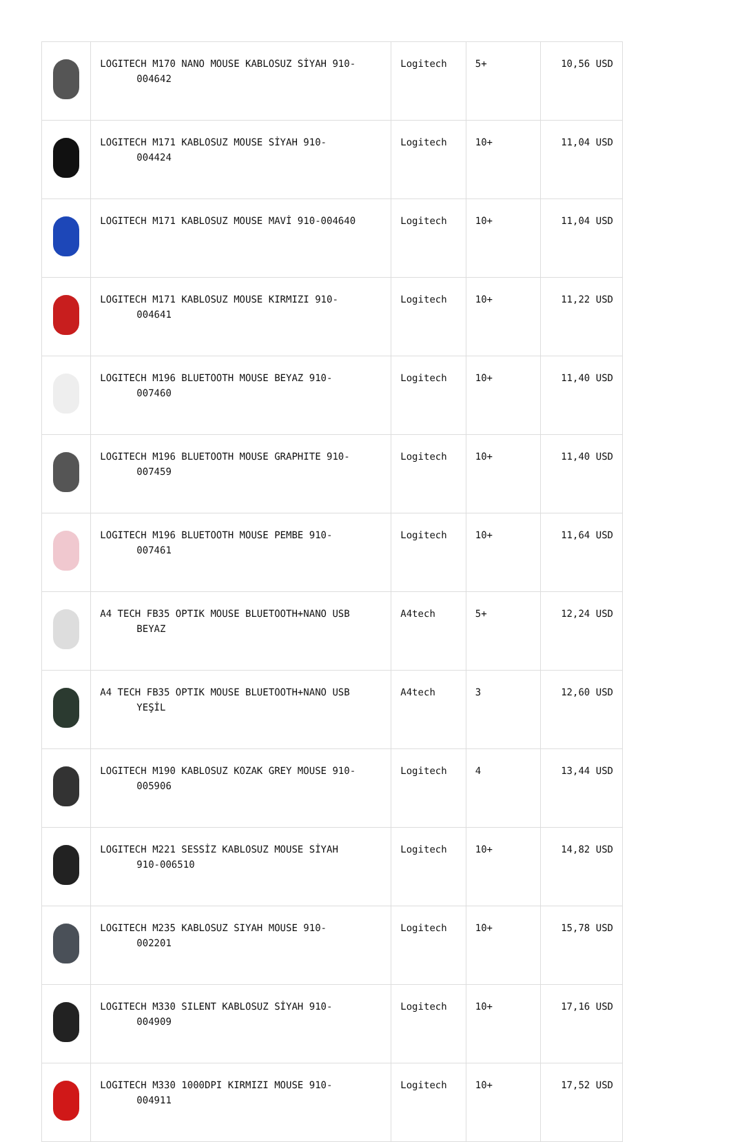| | LOGITECH M170 NANO MOUSE KABLOSUZ SİYAH 910- 004642 | Logitech | 5+ | 10,56 USD |
| | LOGITECH M171 KABLOSUZ MOUSE SİYAH 910- 004424 | Logitech | 10+ | 11,04 USD |
| | LOGITECH M171 KABLOSUZ MOUSE MAVİ 910-004640 | Logitech | 10+ | 11,04 USD |
| | LOGITECH M171 KABLOSUZ MOUSE KIRMIZI 910- 004641 | Logitech | 10+ | 11,22 USD |
| | LOGITECH M196 BLUETOOTH MOUSE BEYAZ 910- 007460 | Logitech | 10+ | 11,40 USD |
| | LOGITECH M196 BLUETOOTH MOUSE GRAPHITE 910- 007459 | Logitech | 10+ | 11,40 USD |
| | LOGITECH M196 BLUETOOTH MOUSE PEMBE 910- 007461 | Logitech | 10+ | 11,64 USD |
| | A4 TECH FB35 OPTIK MOUSE BLUETOOTH+NANO USB BEYAZ | A4tech | 5+ | 12,24 USD |
| | A4 TECH FB35 OPTIK MOUSE BLUETOOTH+NANO USB YEŞİL | A4tech | 3 | 12,60 USD |
| | LOGITECH M190 KABLOSUZ KOZAK GREY MOUSE 910- 005906 | Logitech | 4 | 13,44 USD |
| | LOGITECH M221 SESSİZ KABLOSUZ MOUSE SİYAH 910-006510 | Logitech | 10+ | 14,82 USD |
| | LOGITECH M235 KABLOSUZ SIYAH MOUSE 910- 002201 | Logitech | 10+ | 15,78 USD |
| | LOGITECH M330 SILENT KABLOSUZ SİYAH 910- 004909 | Logitech | 10+ | 17,16 USD |
| | LOGITECH M330 1000DPI KIRMIZI MOUSE 910- 004911 | Logitech | 10+ | 17,52 USD |